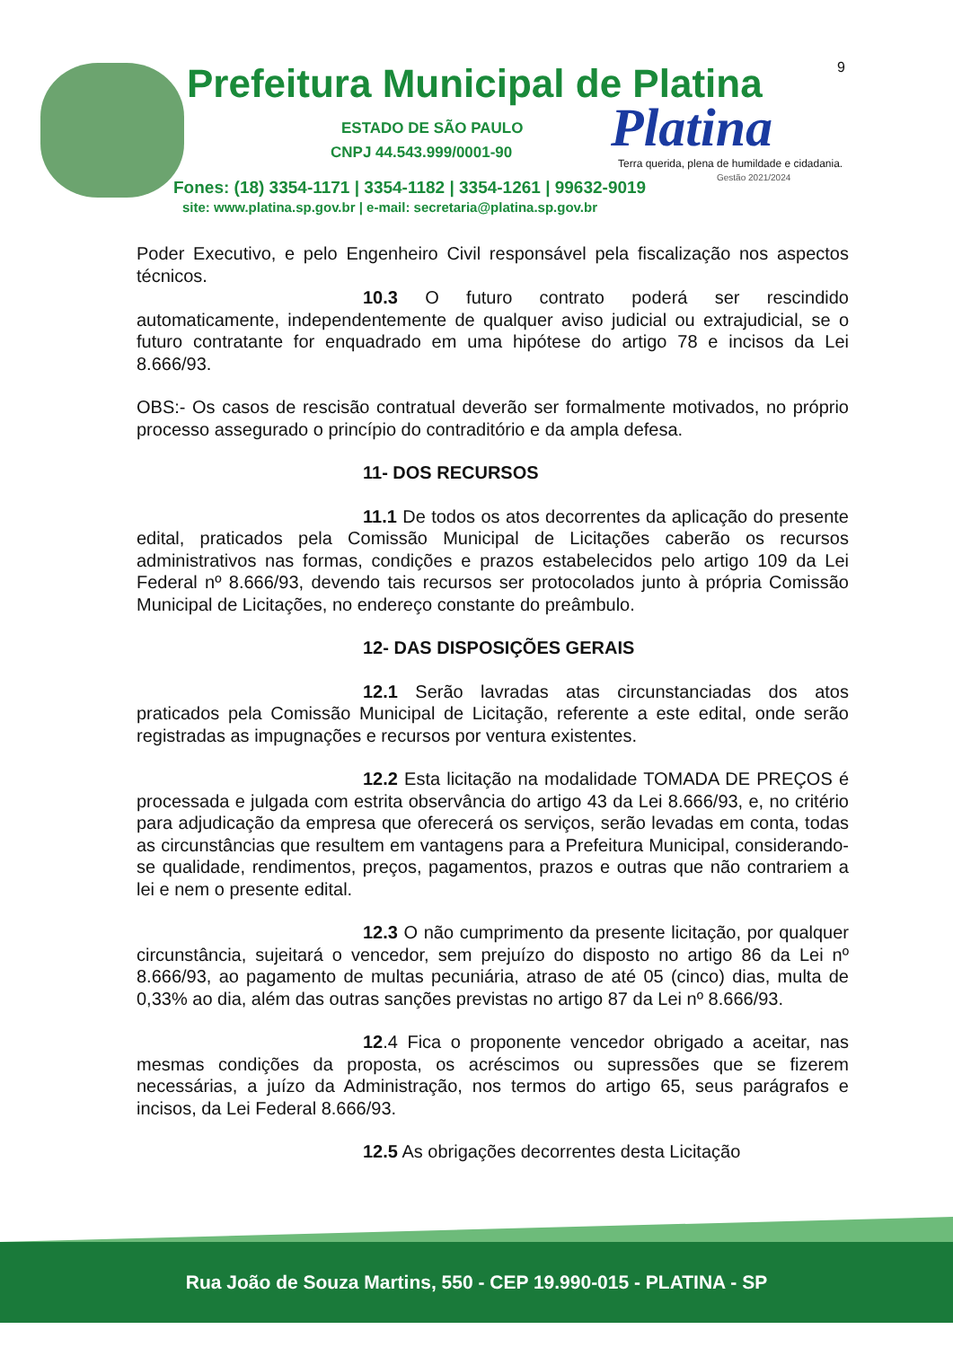Prefeitura Municipal de Platina
9
ESTADO DE SÃO PAULO
CNPJ 44.543.999/0001-90 Platina
Terra querida, plena de humildade e cidadania.
Gestão 2021/2024
Fones: (18) 3354-1171 | 3354-1182 | 3354-1261 | 99632-9019
site: www.platina.sp.gov.br | e-mail: secretaria@platina.sp.gov.br
Poder Executivo, e pelo Engenheiro Civil responsável pela fiscalização nos aspectos técnicos.
10.3 O futuro contrato poderá ser rescindido automaticamente, independentemente de qualquer aviso judicial ou extrajudicial, se o futuro contratante for enquadrado em uma hipótese do artigo 78 e incisos da Lei 8.666/93.
OBS:- Os casos de rescisão contratual deverão ser formalmente motivados, no próprio processo assegurado o princípio do contraditório e da ampla defesa.
11- DOS RECURSOS
11.1 De todos os atos decorrentes da aplicação do presente edital, praticados pela Comissão Municipal de Licitações caberão os recursos administrativos nas formas, condições e prazos estabelecidos pelo artigo 109 da Lei Federal nº 8.666/93, devendo tais recursos ser protocolados junto à própria Comissão Municipal de Licitações, no endereço constante do preâmbulo.
12- DAS DISPOSIÇÕES GERAIS
12.1 Serão lavradas atas circunstanciadas dos atos praticados pela Comissão Municipal de Licitação, referente a este edital, onde serão registradas as impugnações e recursos por ventura existentes.
12.2 Esta licitação na modalidade TOMADA DE PREÇOS é processada e julgada com estrita observância do artigo 43 da Lei 8.666/93, e, no critério para adjudicação da empresa que oferecerá os serviços, serão levadas em conta, todas as circunstâncias que resultem em vantagens para a Prefeitura Municipal, considerando-se qualidade, rendimentos, preços, pagamentos, prazos e outras que não contrariem a lei e nem o presente edital.
12.3 O não cumprimento da presente licitação, por qualquer circunstância, sujeitará o vencedor, sem prejuízo do disposto no artigo 86 da Lei nº 8.666/93, ao pagamento de multas pecuniária, atraso de até 05 (cinco) dias, multa de 0,33% ao dia, além das outras sanções previstas no artigo 87 da Lei nº 8.666/93.
12.4 Fica o proponente vencedor obrigado a aceitar, nas mesmas condições da proposta, os acréscimos ou supressões que se fizerem necessárias, a juízo da Administração, nos termos do artigo 65, seus parágrafos e incisos, da Lei Federal 8.666/93.
12.5 As obrigações decorrentes desta Licitação
Rua João de Souza Martins, 550 - CEP 19.990-015 - PLATINA - SP